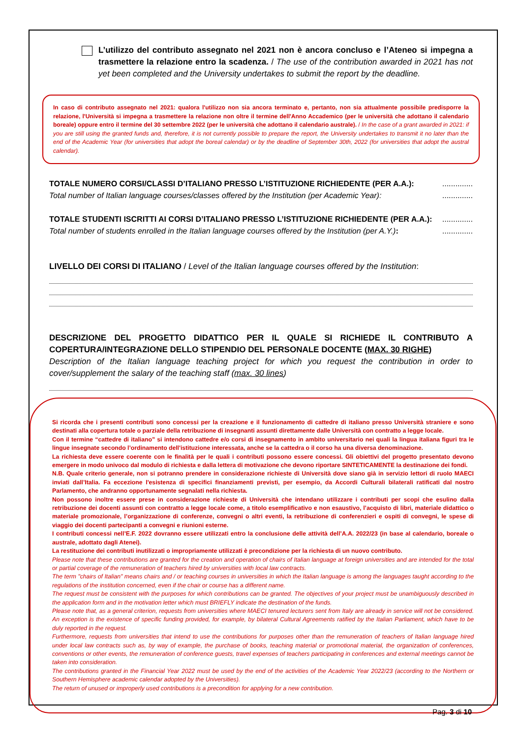L’utilizzo del contributo assegnato nel 2021 non è ancora concluso e l’Ateneo si impegna a trasmettere la relazione entro la scadenza. / The use of the contribution awarded in 2021 has not yet been completed and the University undertakes to submit the report by the deadline.
In caso di contributo assegnato nel 2021: qualora l'utilizzo non sia ancora terminato e, pertanto, non sia attualmente possibile predisporre la relazione, l'Università si impegna a trasmettere la relazione non oltre il termine dell'Anno Accademico (per le università che adottano il calendario boreale) oppure entro il termine del 30 settembre 2022 (per le università che adottano il calendario australe). / In the case of a grant awarded in 2021: if you are still using the granted funds and, therefore, it is not currently possible to prepare the report, the University undertakes to transmit it no later than the end of the Academic Year (for universities that adopt the boreal calendar) or by the deadline of September 30th, 2022 (for universities that adopt the austral calendar).
TOTALE NUMERO CORSI/CLASSI D’ITALIANO PRESSO L’ISTITUZIONE RICHIEDENTE (PER A.A.):..............
Total number of Italian language courses/classes offered by the Institution (per Academic Year):..............
TOTALE STUDENTI ISCRITTI AI CORSI D’ITALIANO PRESSO L’ISTITUZIONE RICHIEDENTE (PER A.A.):..............
Total number of students enrolled in the Italian language courses offered by the Institution (per A.Y.):..............
LIVELLO DEI CORSI DI ITALIANO / Level of the Italian language courses offered by the Institution:
DESCRIZIONE DEL PROGETTO DIDATTICO PER IL QUALE SI RICHIEDE IL CONTRIBUTO A COPERTURA/INTEGRAZIONE DELLO STIPENDIO DEL PERSONALE DOCENTE (MAX. 30 RIGHE)
Description of the Italian language teaching project for which you request the contribution in order to cover/supplement the salary of the teaching staff (max. 30 lines)
Si ricorda che i presenti contributi sono concessi per la creazione e il funzionamento di cattedre di italiano presso Università straniere e sono destinati alla copertura totale o parziale della retribuzione di insegnanti assunti direttamente dalle Università con contratto a legge locale.
Con il termine “cattedre di italiano” si intendono cattedre e/o corsi di insegnamento in ambito universitario nei quali la lingua italiana figuri tra le lingue insegnate secondo l’ordinamento dell'istituzione interessata, anche se la cattedra o il corso ha una diversa denominazione.
La richiesta deve essere coerente con le finalità per le quali i contributi possono essere concessi. Gli obiettivi del progetto presentato devono emergere in modo univoco dal modulo di richiesta e dalla lettera di motivazione che devono riportare SINTETICAMENTE la destinazione dei fondi.
N.B. Quale criterio generale, non si potranno prendere in considerazione richieste di Università dove siano già in servizio lettori di ruolo MAECI inviati dall’Italia. Fa eccezione l'esistenza di specifici finanziamenti previsti, per esempio, da Accordi Culturali bilaterali ratificati dal nostro Parlamento, che andranno opportunamente segnalati nella richiesta.
Non possono inoltre essere prese in considerazione richieste di Università che intendano utilizzare i contributi per scopi che esulino dalla retribuzione dei docenti assunti con contratto a legge locale come, a titolo esemplificativo e non esaustivo, l’acquisto di libri, materiale didattico o materiale promozionale, l’organizzazione di conferenze, convegni o altri eventi, la retribuzione di conferenzieri e ospiti di convegni, le spese di viaggio dei docenti partecipanti a convegni e riunioni esterne.
I contributi concessi nell’E.F. 2022 dovranno essere utilizzati entro la conclusione delle attività dell’A.A. 2022/23 (in base al calendario, boreale o australe, adottato dagli Atenei).
La restituzione dei contributi inutilizzati o impropriamente utilizzati è precondizione per la richiesta di un nuovo contributo.
Please note that these contributions are granted for the creation and operation of chairs of Italian language at foreign universities and are intended for the total or partial coverage of the remuneration of teachers hired by universities with local law contracts.
The term "chairs of Italian" means chairs and / or teaching courses in universities in which the Italian language is among the languages taught according to the regulations of the institution concerned, even if the chair or course has a different name.
The request must be consistent with the purposes for which contributions can be granted. The objectives of your project must be unambiguously described in the application form and in the motivation letter which must BRIEFLY indicate the destination of the funds.
Please note that, as a general criterion, requests from universities where MAECI tenured lecturers sent from Italy are already in service will not be considered. An exception is the existence of specific funding provided, for example, by bilateral Cultural Agreements ratified by the Italian Parliament, which have to be duly reported in the request.
Furthermore, requests from universities that intend to use the contributions for purposes other than the remuneration of teachers of Italian language hired under local law contracts such as, by way of example, the purchase of books, teaching material or promotional material, the organization of conferences, conventions or other events, the remuneration of conference guests, travel expenses of teachers participating in conferences and external meetings cannot be taken into consideration.
The contributions granted in the Financial Year 2022 must be used by the end of the activities of the Academic Year 2022/23 (according to the Northern or Southern Hemisphere academic calendar adopted by the Universities).
The return of unused or improperly used contributions is a precondition for applying for a new contribution.
Pag. 3 di 10